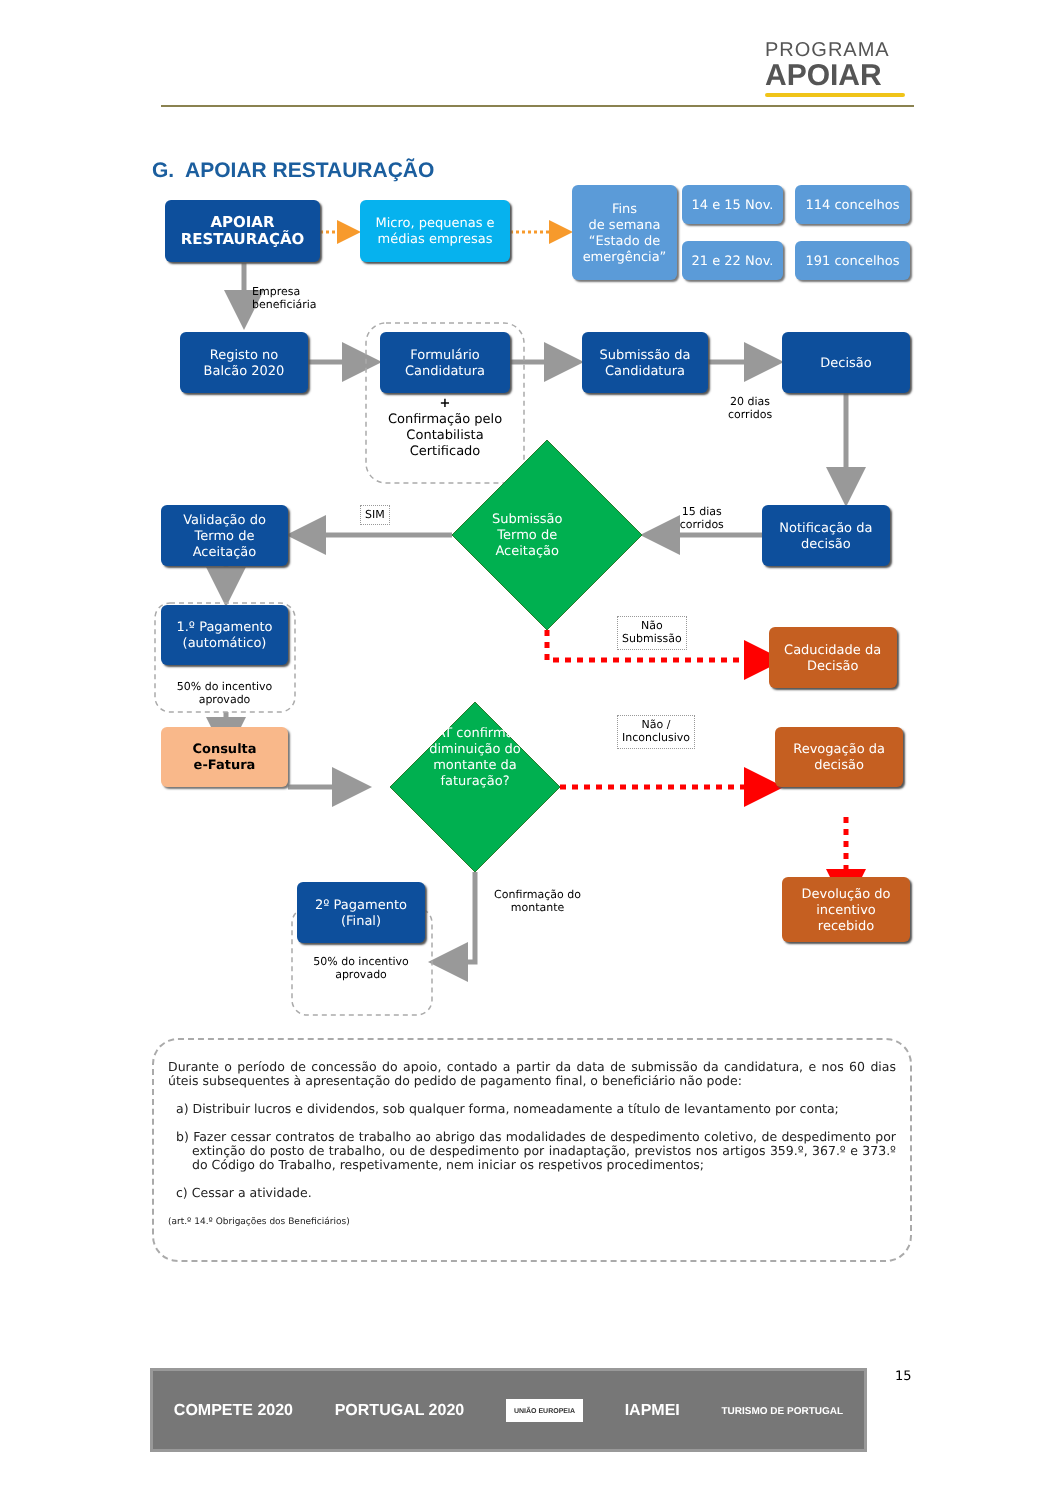PROGRAMA
APOIAR
G. APOIAR RESTAURAÇÃO
APOIAR
RESTAURAÇÃO
Micro, pequenas e
médias empresas
Fins
de semana
“Estado de
emergência”
14 e 15 Nov.
21 e 22 Nov.
114 concelhos
191 concelhos
Empresa
beneficiária
Registo no
Balcão 2020
Formulário
Candidatura
Submissão da
Candidatura
Decisão
+
Confirmação pelo
Contabilista
Certificado
20 dias
corridos
Validação do
Termo de
Aceitação
SIM
Submissão
Termo de
Aceitação
15 dias
corridos
Notificação da
decisão
1.º Pagamento
(automático)
Não
Submissão
Caducidade da
Decisão
50% do incentivo
aprovado
Consulta
e-Fatura
AT confirma diminuição do montante da faturação?
Não /
Inconclusivo
Revogação da
decisão
2º Pagamento
(Final)
50% do incentivo
aprovado
Confirmação do
montante
Devolução do
incentivo
recebido
Durante o período de concessão do apoio, contado a partir da data de submissão da candidatura, e nos 60 dias úteis subsequentes à apresentação do pedido de pagamento final, o beneficiário não pode:
a) Distribuir lucros e dividendos, sob qualquer forma, nomeadamente a título de levantamento por conta;
b) Fazer cessar contratos de trabalho ao abrigo das modalidades de despedimento coletivo, de despedimento por extinção do posto de trabalho, ou de despedimento por inadaptação, previstos nos artigos 359.º, 367.º e 373.º do Código do Trabalho, respetivamente, nem iniciar os respetivos procedimentos;
c) Cessar a atividade.
(art.º 14.º Obrigações dos Beneficiários)
15
COMPETE 2020 PORTUGAL 2020 UNIÃO EUROPEIA IAPMEI TURISMO DE PORTUGAL